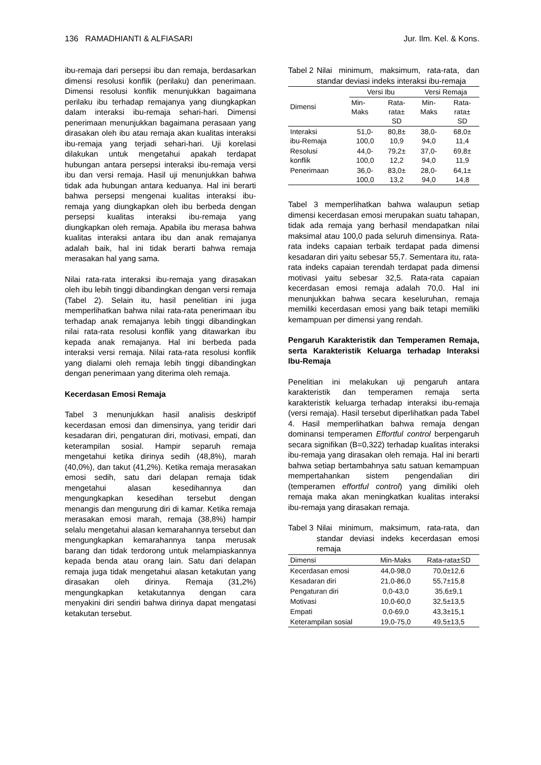136 RAMADHIANTI & ALFIASARI Jur. Ilm. Kel. & Kons.
ibu-remaja dari persepsi ibu dan remaja, berdasarkan dimensi resolusi konflik (perilaku) dan penerimaan. Dimensi resolusi konflik menunjukkan bagaimana perilaku ibu terhadap remajanya yang diungkapkan dalam interaksi ibu-remaja sehari-hari. Dimensi penerimaan menunjukkan bagaimana perasaan yang dirasakan oleh ibu atau remaja akan kualitas interaksi ibu-remaja yang terjadi sehari-hari. Uji korelasi dilakukan untuk mengetahui apakah terdapat hubungan antara persepsi interaksi ibu-remaja versi ibu dan versi remaja. Hasil uji menunjukkan bahwa tidak ada hubungan antara keduanya. Hal ini berarti bahwa persepsi mengenai kualitas interaksi ibu-remaja yang diungkapkan oleh ibu berbeda dengan persepsi kualitas interaksi ibu-remaja yang diungkapkan oleh remaja. Apabila ibu merasa bahwa kualitas interaksi antara ibu dan anak remajanya adalah baik, hal ini tidak berarti bahwa remaja merasakan hal yang sama.
Nilai rata-rata interaksi ibu-remaja yang dirasakan oleh ibu lebih tinggi dibandingkan dengan versi remaja (Tabel 2). Selain itu, hasil penelitian ini juga memperlihatkan bahwa nilai rata-rata penerimaan ibu terhadap anak remajanya lebih tinggi dibandingkan nilai rata-rata resolusi konflik yang ditawarkan ibu kepada anak remajanya. Hal ini berbeda pada interaksi versi remaja. Nilai rata-rata resolusi konflik yang dialami oleh remaja lebih tinggi dibandingkan dengan penerimaan yang diterima oleh remaja.
Kecerdasan Emosi Remaja
Tabel 3 menunjukkan hasil analisis deskriptif kecerdasan emosi dan dimensinya, yang teridir dari kesadaran diri, pengaturan diri, motivasi, empati, dan keterampilan sosial. Hampir separuh remaja mengetahui ketika dirinya sedih (48,8%), marah (40,0%), dan takut (41,2%). Ketika remaja merasakan emosi sedih, satu dari delapan remaja tidak mengetahui alasan kesedihannya dan mengungkapkan kesedihan tersebut dengan menangis dan mengurung diri di kamar. Ketika remaja merasakan emosi marah, remaja (38,8%) hampir selalu mengetahui alasan kemarahannya tersebut dan mengungkapkan kemarahannya tanpa merusak barang dan tidak terdorong untuk melampiaskannya kepada benda atau orang lain. Satu dari delapan remaja juga tidak mengetahui alasan ketakutan yang dirasakan oleh dirinya. Remaja (31,2%) mengungkapkan ketakutannya dengan cara menyakini diri sendiri bahwa dirinya dapat mengatasi ketakutan tersebut.
Tabel 2 Nilai minimum, maksimum, rata-rata, dan standar deviasi indeks interaksi ibu-remaja
| Dimensi | Versi Ibu | | Versi Remaja | |
| --- | --- | --- | --- | --- |
| | Min- Maks | Rata- rata± SD | Min- Maks | Rata- rata± SD |
| Interaksi ibu-Remaja | 51,0- 100,0 | 80,8± 10,9 | 38,0- 94,0 | 68,0± 11,4 |
| Resolusi konflik | 44,0- 100,0 | 79,2± 12,2 | 37,0- 94,0 | 69,8± 11,9 |
| Penerimaan | 36,0- 100,0 | 83,0± 13,2 | 28,0- 94,0 | 64,1± 14,8 |
Tabel 3 memperlihatkan bahwa walaupun setiap dimensi kecerdasan emosi merupakan suatu tahapan, tidak ada remaja yang berhasil mendapatkan nilai maksimal atau 100,0 pada seluruh dimensinya. Rata-rata indeks capaian terbaik terdapat pada dimensi kesadaran diri yaitu sebesar 55,7. Sementara itu, rata-rata indeks capaian terendah terdapat pada dimensi motivasi yaitu sebesar 32,5. Rata-rata capaian kecerdasan emosi remaja adalah 70,0. Hal ini menunjukkan bahwa secara keseluruhan, remaja memiliki kecerdasan emosi yang baik tetapi memiliki kemampuan per dimensi yang rendah.
Pengaruh Karakteristik dan Temperamen Remaja, serta Karakteristik Keluarga terhadap Interaksi Ibu-Remaja
Penelitian ini melakukan uji pengaruh antara karakteristik dan temperamen remaja serta karakteristik keluarga terhadap interaksi ibu-remaja (versi remaja). Hasil tersebut diperlihatkan pada Tabel 4. Hasil memperlihatkan bahwa remaja dengan dominansi temperamen Effortful control berpengaruh secara signifikan (B=0,322) terhadap kualitas interaksi ibu-remaja yang dirasakan oleh remaja. Hal ini berarti bahwa setiap bertambahnya satu satuan kemampuan mempertahankan sistem pengendalian diri (temperamen effortful control) yang dimiliki oleh remaja maka akan meningkatkan kualitas interaksi ibu-remaja yang dirasakan remaja.
Tabel 3 Nilai minimum, maksimum, rata-rata, dan standar deviasi indeks kecerdasan emosi remaja
| Dimensi | Min-Maks | Rata-rata±SD |
| --- | --- | --- |
| Kecerdasan emosi | 44,0-98,0 | 70,0±12,6 |
| Kesadaran diri | 21,0-86,0 | 55,7±15,8 |
| Pengaturan diri | 0,0-43,0 | 35,6±9,1 |
| Motivasi | 10,0-60,0 | 32,5±13,5 |
| Empati | 0,0-69,0 | 43,3±15,1 |
| Keterampilan sosial | 19,0-75,0 | 49,5±13,5 |